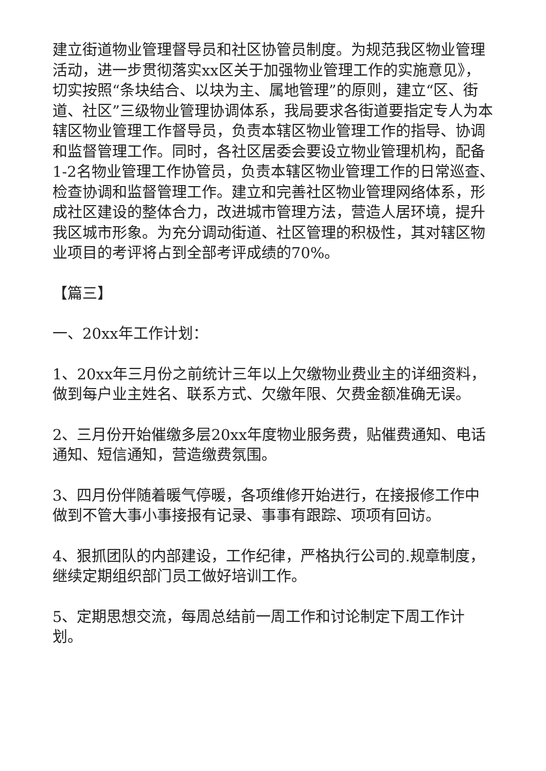建立街道物业管理督导员和社区协管员制度。为规范我区物业管理活动，进一步贯彻落实xx区关于加强物业管理工作的实施意见》，切实按照“条块结合、以块为主、属地管理”的原则，建立“区、街道、社区”三级物业管理协调体系，我局要求各街道要指定专人为本辖区物业管理工作督导员，负责本辖区物业管理工作的指导、协调和监督管理工作。同时，各社区居委会要设立物业管理机构，配备1-2名物业管理工作协管员，负责本辖区物业管理工作的日常巡查、检查协调和监督管理工作。建立和完善社区物业管理网络体系，形成社区建设的整体合力，改进城市管理方法，营造人居环境，提升我区城市形象。为充分调动街道、社区管理的积极性，其对辖区物业项目的考评将占到全部考评成绩的70%。
【篇三】
一、20xx年工作计划：
1、20xx年三月份之前统计三年以上欠缴物业费业主的详细资料，做到每户业主姓名、联系方式、欠缴年限、欠费金额准确无误。
2、三月份开始催缴多层20xx年度物业服务费，贴催费通知、电话通知、短信通知，营造缴费氛围。
3、四月份伴随着暖气停暖，各项维修开始进行，在接报修工作中做到不管大事小事接报有记录、事事有跟踪、项项有回访。
4、狠抓团队的内部建设，工作纪律，严格执行公司的.规章制度，继续定期组织部门员工做好培训工作。
5、定期思想交流，每周总结前一周工作和讨论制定下周工作计划。